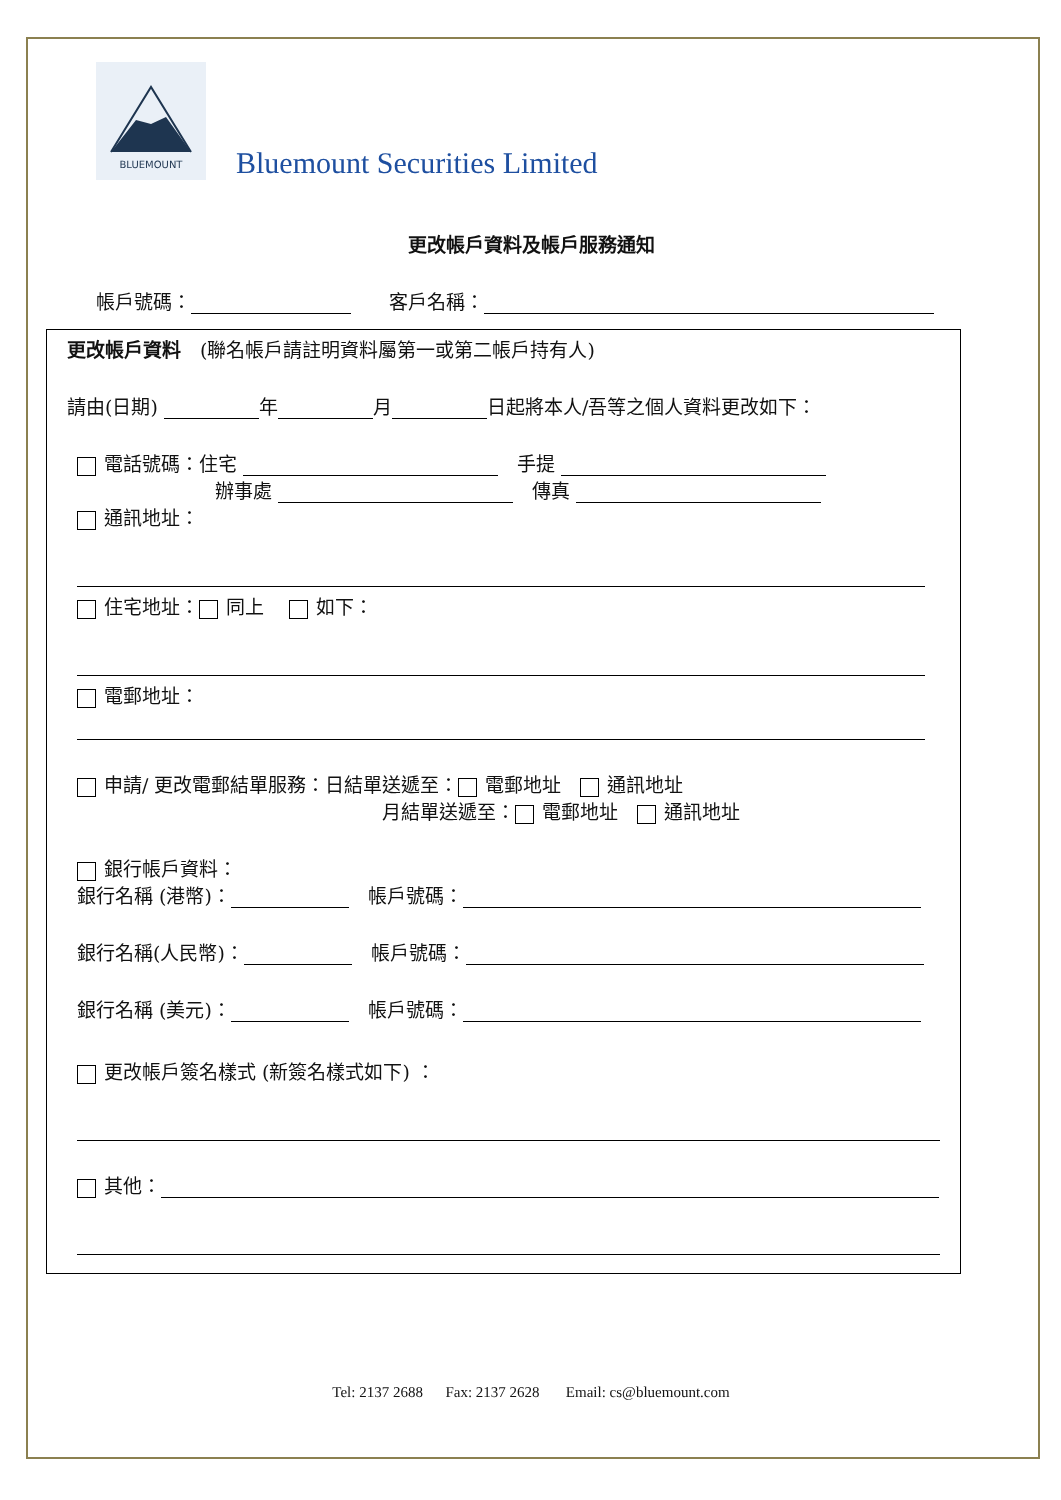BLUEMOUNT
Bluemount Securities Limited
更改帳戶資料及帳戶服務通知
帳戶號碼：　　客戶名稱：
更改帳戶資料　(聯名帳戶請註明資料屬第一或第二帳戶持有人)
請由(日期) 年 月 日起將本人/吾等之個人資料更改如下：
電話號碼：住宅 　手提
辦事處 　傳真
通訊地址：
住宅地址： 同上　 如下：
電郵地址：
申請/ 更改電郵結單服務：日結單送遞至： 電郵地址　 通訊地址
月結單送遞至： 電郵地址　 通訊地址
銀行帳戶資料：
銀行名稱 (港幣)：　帳戶號碼：
銀行名稱(人民幣)：　帳戶號碼：
銀行名稱 (美元)：　帳戶號碼：
更改帳戶簽名樣式 (新簽名樣式如下) ：
其他：
Tel: 2137 2688 Fax: 2137 2628 Email: cs@bluemount.com